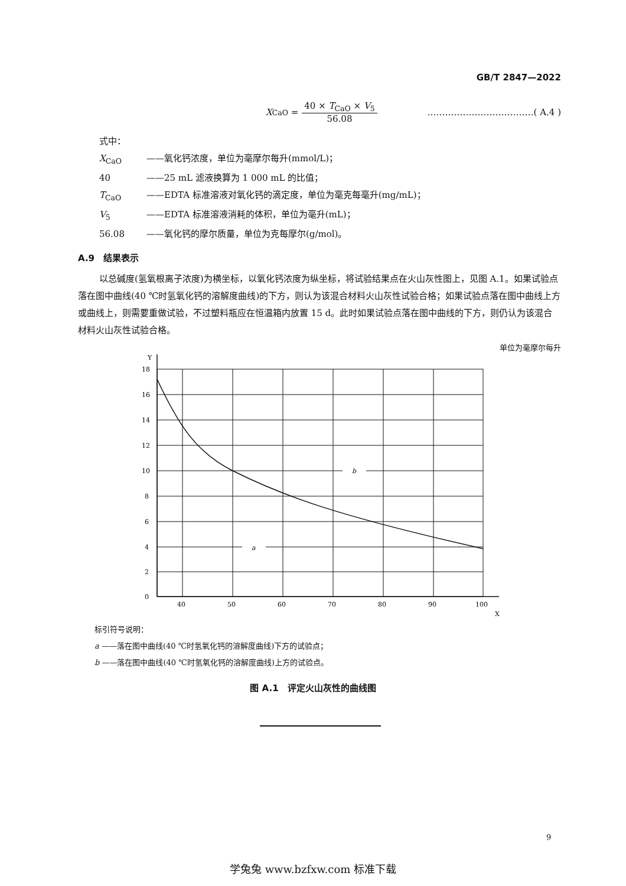GB/T 2847—2022
X<sub>CaO</sub> =
40 × T<sub>CaO</sub> × V<sub>5</sub>
56.08
………………………………( A.4 )
式中：
X<sub>CaO</sub> ——氧化钙浓度，单位为毫摩尔每升(mmol/L)；
40 ——25 mL 滤液换算为 1 000 mL 的比值；
T<sub>CaO</sub> ——EDTA 标准溶液对氧化钙的滴定度，单位为毫克每毫升(mg/mL)；
V<sub>5</sub> ——EDTA 标准溶液消耗的体积，单位为毫升(mL)；
56.08 ——氧化钙的摩尔质量，单位为克每摩尔(g/mol)。
A.9　结果表示
以总碱度(氢氧根离子浓度)为横坐标，以氧化钙浓度为纵坐标，将试验结果点在火山灰性图上，见图 A.1。如果试验点落在图中曲线(40 ℃时氢氧化钙的溶解度曲线)的下方，则认为该混合材料火山灰性试验合格；如果试验点落在图中曲线上方或曲线上，则需要重做试验，不过塑料瓶应在恒温箱内放置 15 d。此时如果试验点落在图中曲线的下方，则仍认为该混合材料火山灰性试验合格。
单位为毫摩尔每升
Y
18
16
14
12
10
8
6
4
2
0
40
50
60
70
80
90
100
X
b
a
标引符号说明：
a ——落在图中曲线(40 ℃时氢氧化钙的溶解度曲线)下方的试验点；
b ——落在图中曲线(40 ℃时氢氧化钙的溶解度曲线)上方的试验点。
图 A.1　评定火山灰性的曲线图
9
学兔兔 www.bzfxw.com 标准下载